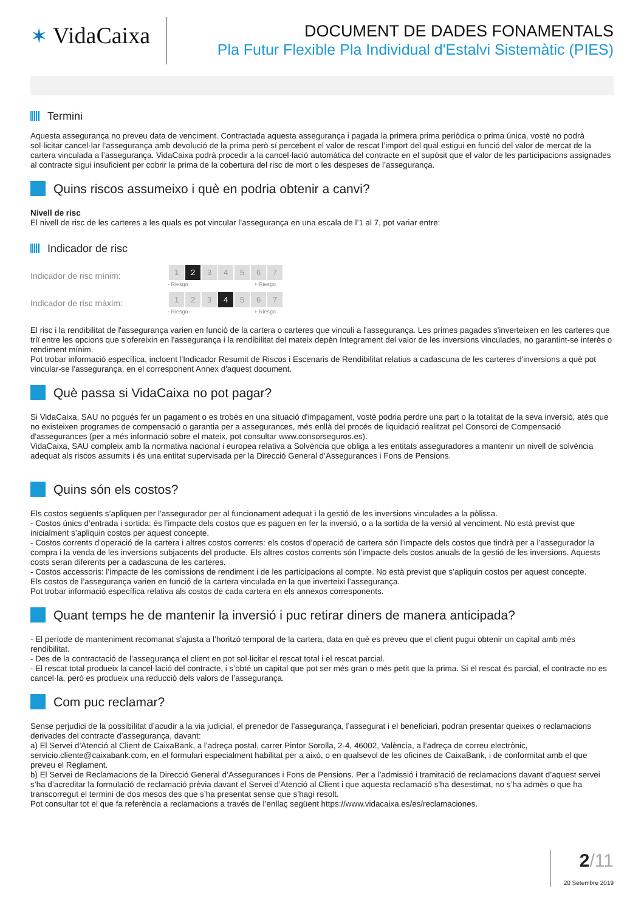✶ VidaCaixa
DOCUMENT DE DADES FONAMENTALS
Pla Futur Flexible Pla Individual d'Estalvi Sistemàtic (PIES)
Termini
Aquesta assegurança no preveu data de venciment. Contractada aquesta assegurança i pagada la primera prima periòdica o prima única, vostè no podrà sol·licitar cancel·lar l’assegurança amb devolució de la prima però sí percebent el valor de rescat l’import del qual estigui en funció del valor de mercat de la cartera vinculada a l’assegurança. VidaCaixa podrà procedir a la cancel·lació automàtica del contracte en el supòsit que el valor de les participacions assignades al contracte sigui insuficient per cobrir la prima de la cobertura del risc de mort o les despeses de l’assegurança.
Quins riscos assumeixo i què en podria obtenir a canvi?
Nivell de risc
El nivell de risc de les carteres a les quals es pot vincular l’assegurança en una escala de l’1 al 7, pot variar entre:
Indicador de risc
Indicador de risc mínim:
| 1 | 2 | 3 | 4 | 5 | 6 | 7 |
- Riesgo + Riesgo
Indicador de risc màxim:
| 1 | 2 | 3 | 4 | 5 | 6 | 7 |
- Riesgo + Riesgo
El risc i la rendibilitat de l'assegurança varien en funció de la cartera o carteres que vinculi a l'assegurança. Les primes pagades s'inverteixen en les carteres que triï entre les opcions que s'ofereixin en l'assegurança i la rendibilitat del mateix depèn íntegrament del valor de les inversions vinculades, no garantint-se interès o rendiment mínim.
Pot trobar informació específica, incloent l'Indicador Resumit de Riscos i Escenaris de Rendibilitat relatius a cadascuna de les carteres d'inversions a què pot vincular-se l'assegurança, en el corresponent Annex d'aquest document.
Què passa si VidaCaixa no pot pagar?
Si VidaCaixa, SAU no pogués fer un pagament o es trobés en una situació d'impagament, vostè podria perdre una part o la totalitat de la seva inversió, atès que no existeixen programes de compensació o garantia per a assegurances, més enllà del procés de liquidació realitzat pel Consorci de Compensació d'assegurances (per a més informació sobre el mateix, pot consultar www.consorseguros.es).
VidaCaixa, SAU compleix amb la normativa nacional i europea relativa a Solvència que obliga a les entitats asseguradores a mantenir un nivell de solvència adequat als riscos assumits i és una entitat supervisada per la Direcció General d’Assegurances i Fons de Pensions.
Quins són els costos?
Els costos següents s’apliquen per l’assegurador per al funcionament adequat i la gestió de les inversions vinculades a la pòlissa.
- Costos únics d’entrada i sortida: és l’impacte dels costos que es paguen en fer la inversió, o a la sortida de la versió al venciment. No està previst que inicialment s’apliquin costos per aquest concepte.
- Costos corrents d’operació de la cartera i altres costos corrents: els costos d’operació de cartera són l’impacte dels costos que tindrà per a l’assegurador la compra i la venda de les inversions subjacents del producte. Els altres costos corrents són l’impacte dels costos anuals de la gestió de les inversions. Aquests costs seran diferents per a cadascuna de les carteres.
- Costos accessoris: l’impacte de les comissions de rendiment i de les participacions al compte. No està previst que s’apliquin costos per aquest concepte.
Els costos de l’assegurança varien en funció de la cartera vinculada en la que inverteixi l’assegurança.
Pot trobar informació específica relativa als costos de cada cartera en els annexos corresponents.
Quant temps he de mantenir la inversió i puc retirar diners de manera anticipada?
- El període de manteniment recomanat s’ajusta a l’horitzó temporal de la cartera, data en què es preveu que el client pugui obtenir un capital amb més rendibilitat.
- Des de la contractació de l’assegurança el client en pot sol·licitar el rescat total i el rescat parcial.
- El rescat total produeix la cancel·lació del contracte, i s’obté un capital que pot ser més gran o més petit que la prima. Si el rescat és parcial, el contracte no es cancel·la, però es produeix una reducció dels valors de l’assegurança.
Com puc reclamar?
Sense perjudici de la possibilitat d’acudir a la via judicial, el prenedor de l’assegurança, l’assegurat i el beneficiari, podran presentar queixes o reclamacions derivades del contracte d’assegurança, davant:
a) El Servei d’Atenció al Client de CaixaBank, a l’adreça postal, carrer Pintor Sorolla, 2-4, 46002, València, a l’adreça de correu electrònic, servicio.cliente@caixabank.com, en el formulari especialment habilitat per a això, o en qualsevol de les oficines de CaixaBank, i de conformitat amb el que preveu el Reglament.
b) El Servei de Reclamacions de la Direcció General d’Assegurances i Fons de Pensions. Per a l’admissió i tramitació de reclamacions davant d’aquest servei s’ha d’acreditar la formulació de reclamació prèvia davant el Servei d’Atenció al Client i que aquesta reclamació s’ha desestimat, no s’ha admès o que ha transcorregut el termini de dos mesos des que s’ha presentat sense que s’hagi resolt.
Pot consultar tot el que fa referència a reclamacions a través de l’enllaç següent https://www.vidacaixa.es/es/reclamaciones.
2/11
20 Setembre 2019